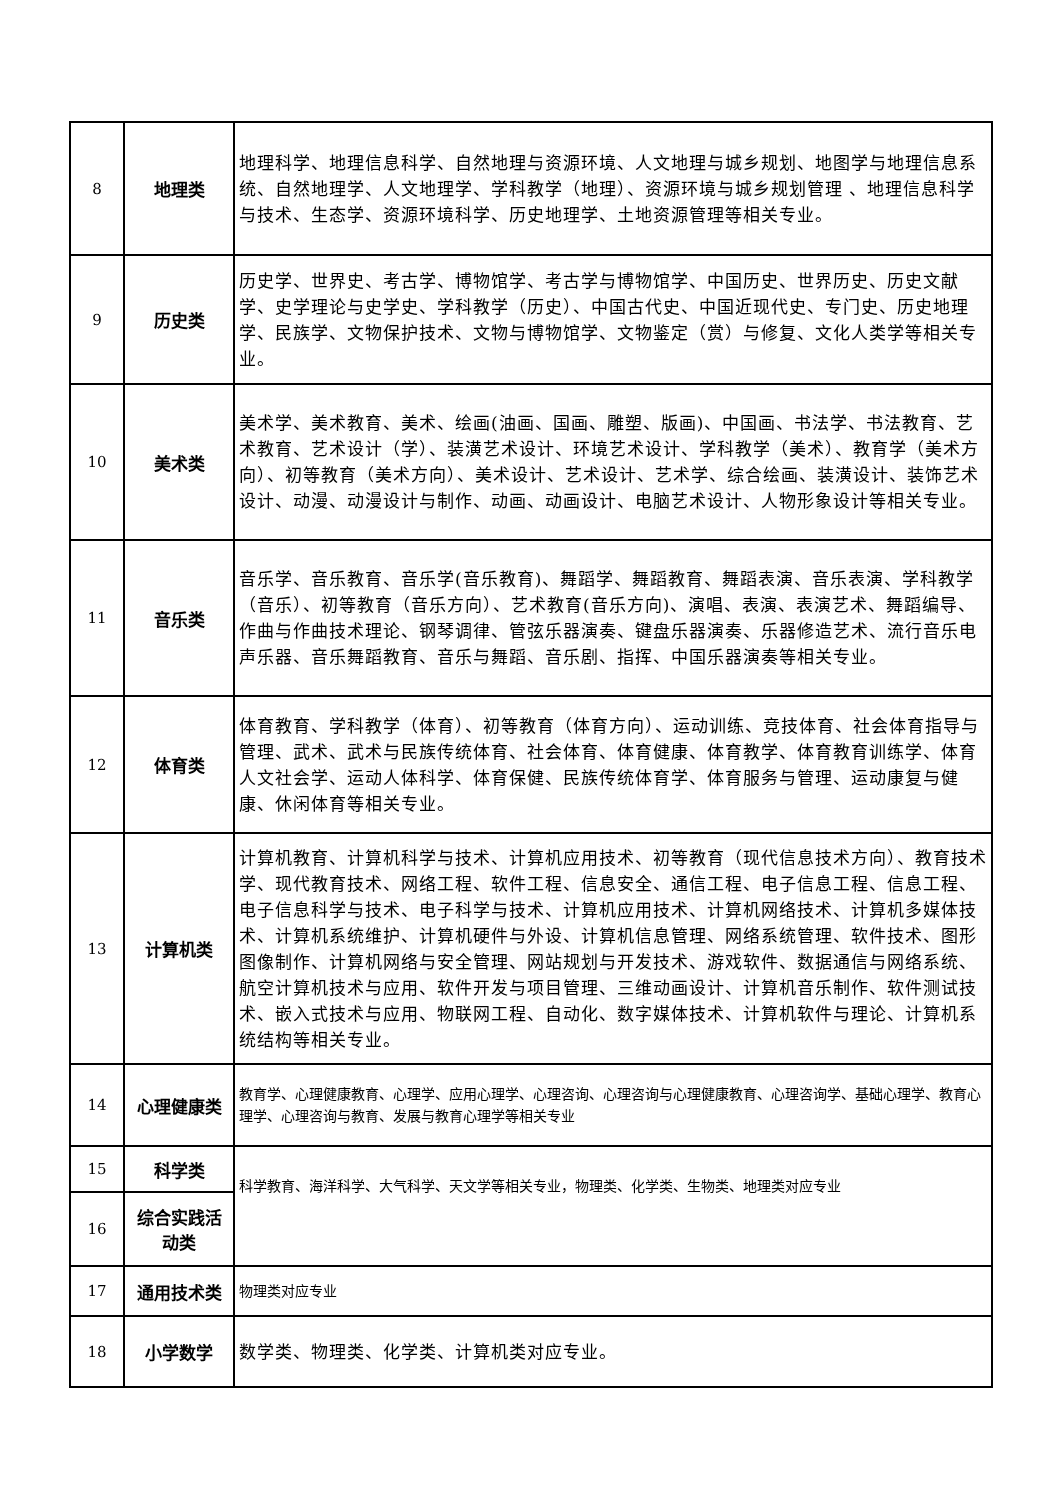| 8 | 地理类 | 地理科学、地理信息科学、自然地理与资源环境、人文地理与城乡规划、地图学与地理信息系统、自然地理学、人文地理学、学科教学（地理）、资源环境与城乡规划管理 、地理信息科学与技术、生态学、资源环境科学、历史地理学、土地资源管理等相关专业。 |
| 9 | 历史类 | 历史学、世界史、考古学、博物馆学、考古学与博物馆学、中国历史、世界历史、历史文献学、史学理论与史学史、学科教学（历史）、中国古代史、中国近现代史、专门史、历史地理学、民族学、文物保护技术、文物与博物馆学、文物鉴定（赏）与修复、文化人类学等相关专业。 |
| 10 | 美术类 | 美术学、美术教育、美术、绘画(油画、国画、雕塑、版画)、中国画、书法学、书法教育、艺术教育、艺术设计（学）、装潢艺术设计、环境艺术设计、学科教学（美术）、教育学（美术方向）、初等教育（美术方向）、美术设计、艺术设计、艺术学、综合绘画、装潢设计、装饰艺术设计、动漫、动漫设计与制作、动画、动画设计、电脑艺术设计、人物形象设计等相关专业。 |
| 11 | 音乐类 | 音乐学、音乐教育、音乐学(音乐教育)、舞蹈学、舞蹈教育、舞蹈表演、音乐表演、学科教学（音乐）、初等教育（音乐方向）、艺术教育(音乐方向)、演唱、表演、表演艺术、舞蹈编导、作曲与作曲技术理论、钢琴调律、管弦乐器演奏、键盘乐器演奏、乐器修造艺术、流行音乐电声乐器、音乐舞蹈教育、音乐与舞蹈、音乐剧、指挥、中国乐器演奏等相关专业。 |
| 12 | 体育类 | 体育教育、学科教学（体育）、初等教育（体育方向）、运动训练、竞技体育、社会体育指导与管理、武术、武术与民族传统体育、社会体育、体育健康、体育教学、体育教育训练学、体育人文社会学、运动人体科学、体育保健、民族传统体育学、体育服务与管理、运动康复与健康、休闲体育等相关专业。 |
| 13 | 计算机类 | 计算机教育、计算机科学与技术、计算机应用技术、初等教育（现代信息技术方向）、教育技术学、现代教育技术、网络工程、软件工程、信息安全、通信工程、电子信息工程、信息工程、电子信息科学与技术、电子科学与技术、计算机应用技术、计算机网络技术、计算机多媒体技术、计算机系统维护、计算机硬件与外设、计算机信息管理、网络系统管理、软件技术、图形图像制作、计算机网络与安全管理、网站规划与开发技术、游戏软件、数据通信与网络系统、航空计算机技术与应用、软件开发与项目管理、三维动画设计、计算机音乐制作、软件测试技术、嵌入式技术与应用、物联网工程、自动化、数字媒体技术、计算机软件与理论、计算机系统结构等相关专业。 |
| 14 | 心理健康类 | 教育学、心理健康教育、心理学、应用心理学、心理咨询、心理咨询与心理健康教育、心理咨询学、基础心理学、教育心理学、心理咨询与教育、发展与教育心理学等相关专业 |
| 15 | 科学类 | 科学教育、海洋科学、大气科学、天文学等相关专业，物理类、化学类、生物类、地理类对应专业 |
| 16 | 综合实践活 动类 | |
| 17 | 通用技术类 | 物理类对应专业 |
| 18 | 小学数学 | 数学类、物理类、化学类、计算机类对应专业。 |